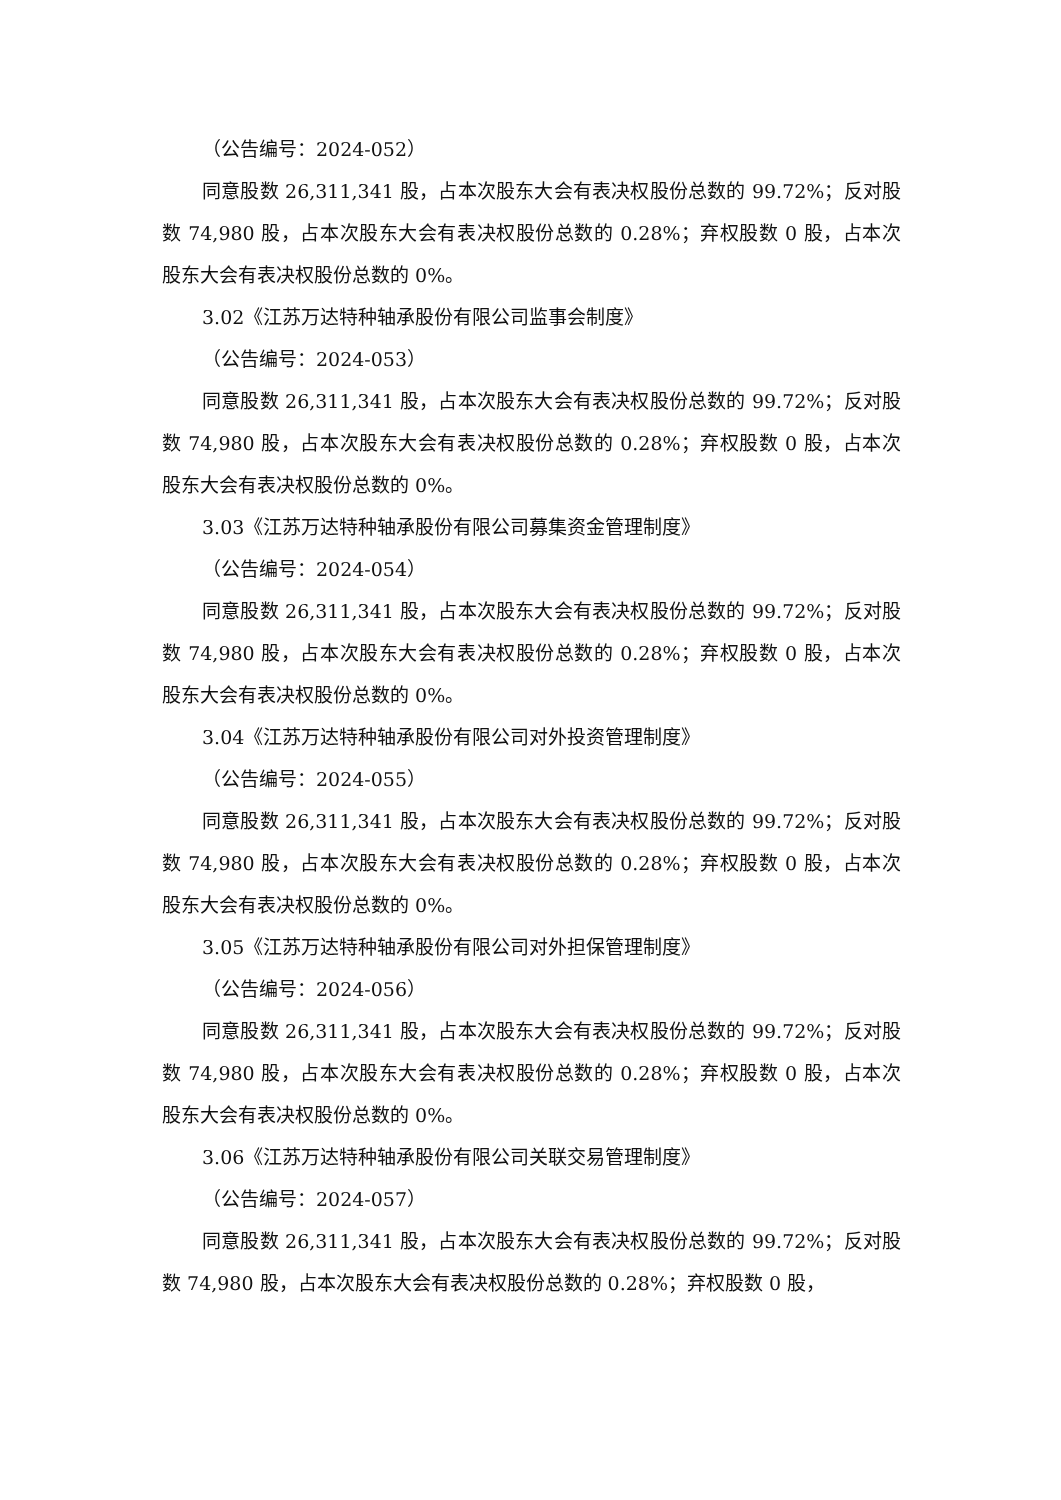（公告编号：2024-052）
同意股数 26,311,341 股，占本次股东大会有表决权股份总数的 99.72%；反对股数 74,980 股，占本次股东大会有表决权股份总数的 0.28%；弃权股数 0 股，占本次股东大会有表决权股份总数的 0%。
3.02《江苏万达特种轴承股份有限公司监事会制度》
（公告编号：2024-053）
同意股数 26,311,341 股，占本次股东大会有表决权股份总数的 99.72%；反对股数 74,980 股，占本次股东大会有表决权股份总数的 0.28%；弃权股数 0 股，占本次股东大会有表决权股份总数的 0%。
3.03《江苏万达特种轴承股份有限公司募集资金管理制度》
（公告编号：2024-054）
同意股数 26,311,341 股，占本次股东大会有表决权股份总数的 99.72%；反对股数 74,980 股，占本次股东大会有表决权股份总数的 0.28%；弃权股数 0 股，占本次股东大会有表决权股份总数的 0%。
3.04《江苏万达特种轴承股份有限公司对外投资管理制度》
（公告编号：2024-055）
同意股数 26,311,341 股，占本次股东大会有表决权股份总数的 99.72%；反对股数 74,980 股，占本次股东大会有表决权股份总数的 0.28%；弃权股数 0 股，占本次股东大会有表决权股份总数的 0%。
3.05《江苏万达特种轴承股份有限公司对外担保管理制度》
（公告编号：2024-056）
同意股数 26,311,341 股，占本次股东大会有表决权股份总数的 99.72%；反对股数 74,980 股，占本次股东大会有表决权股份总数的 0.28%；弃权股数 0 股，占本次股东大会有表决权股份总数的 0%。
3.06《江苏万达特种轴承股份有限公司关联交易管理制度》
（公告编号：2024-057）
同意股数 26,311,341 股，占本次股东大会有表决权股份总数的 99.72%；反对股数 74,980 股，占本次股东大会有表决权股份总数的 0.28%；弃权股数 0 股，